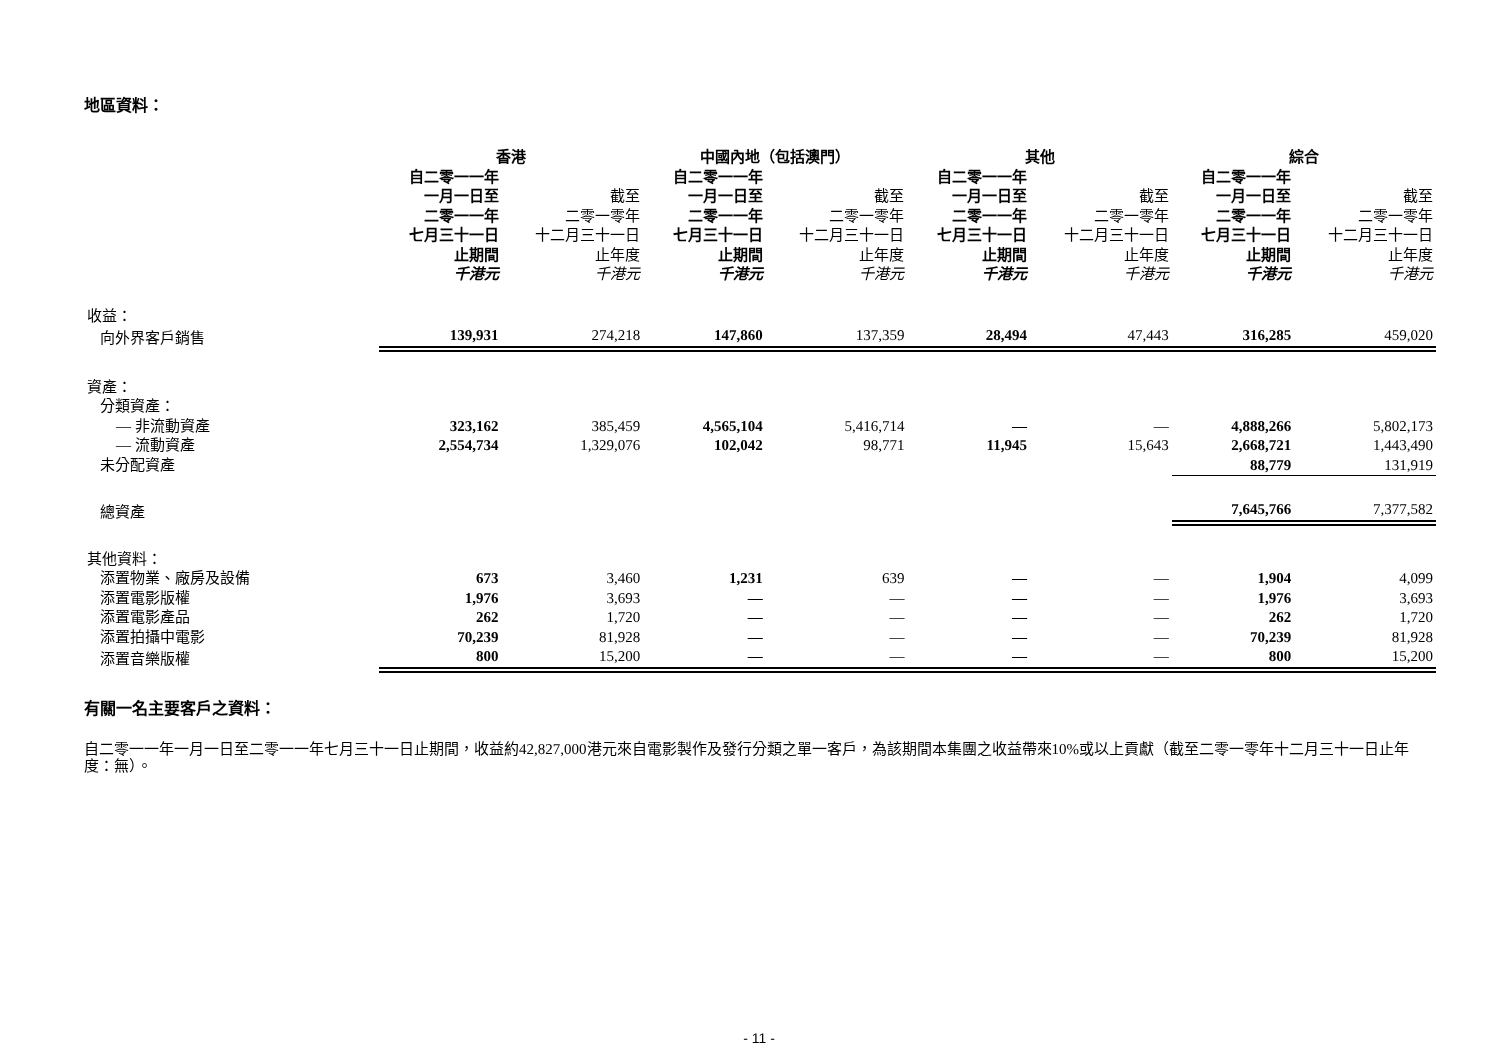地區資料：
| | 香港 | | 中國內地（包括澳門） | | 其他 | | 綜合 | |
| --- | --- | --- | --- | --- | --- | --- | --- | --- |
| | 自二零一一年 一月一日至 二零一一年 七月三十一日 止期間 千港元 | 截至 二零一零年 十二月三十一日 止年度 千港元 | 自二零一一年 一月一日至 二零一一年 七月三十一日 止期間 千港元 | 截至 二零一零年 十二月三十一日 止年度 千港元 | 自二零一一年 一月一日至 二零一一年 七月三十一日 止期間 千港元 | 截至 二零一零年 十二月三十一日 止年度 千港元 | 自二零一一年 一月一日至 二零一一年 七月三十一日 止期間 千港元 | 截至 二零一零年 十二月三十一日 止年度 千港元 |
| 收益： | | | | | | | | |
| 向外界客戶銷售 | 139,931 | 274,218 | 147,860 | 137,359 | 28,494 | 47,443 | 316,285 | 459,020 |
| 資產： | | | | | | | | |
| 分類資產： | | | | | | | | |
| — 非流動資產 | 323,162 | 385,459 | 4,565,104 | 5,416,714 | — | — | 4,888,266 | 5,802,173 |
| — 流動資產 | 2,554,734 | 1,329,076 | 102,042 | 98,771 | 11,945 | 15,643 | 2,668,721 | 1,443,490 |
| 未分配資產 | | | | | | | 88,779 | 131,919 |
| 總資產 | | | | | | | 7,645,766 | 7,377,582 |
| 其他資料： | | | | | | | | |
| 添置物業、廠房及設備 | 673 | 3,460 | 1,231 | 639 | — | — | 1,904 | 4,099 |
| 添置電影版權 | 1,976 | 3,693 | — | — | — | — | 1,976 | 3,693 |
| 添置電影產品 | 262 | 1,720 | — | — | — | — | 262 | 1,720 |
| 添置拍攝中電影 | 70,239 | 81,928 | — | — | — | — | 70,239 | 81,928 |
| 添置音樂版權 | 800 | 15,200 | — | — | — | — | 800 | 15,200 |
有關一名主要客戶之資料：
自二零一一年一月一日至二零一一年七月三十一日止期間，收益約42,827,000港元來自電影製作及發行分類之單一客戶，為該期間本集團之收益帶來10%或以上貢獻（截至二零一零年十二月三十一日止年度：無）。
- 11 -